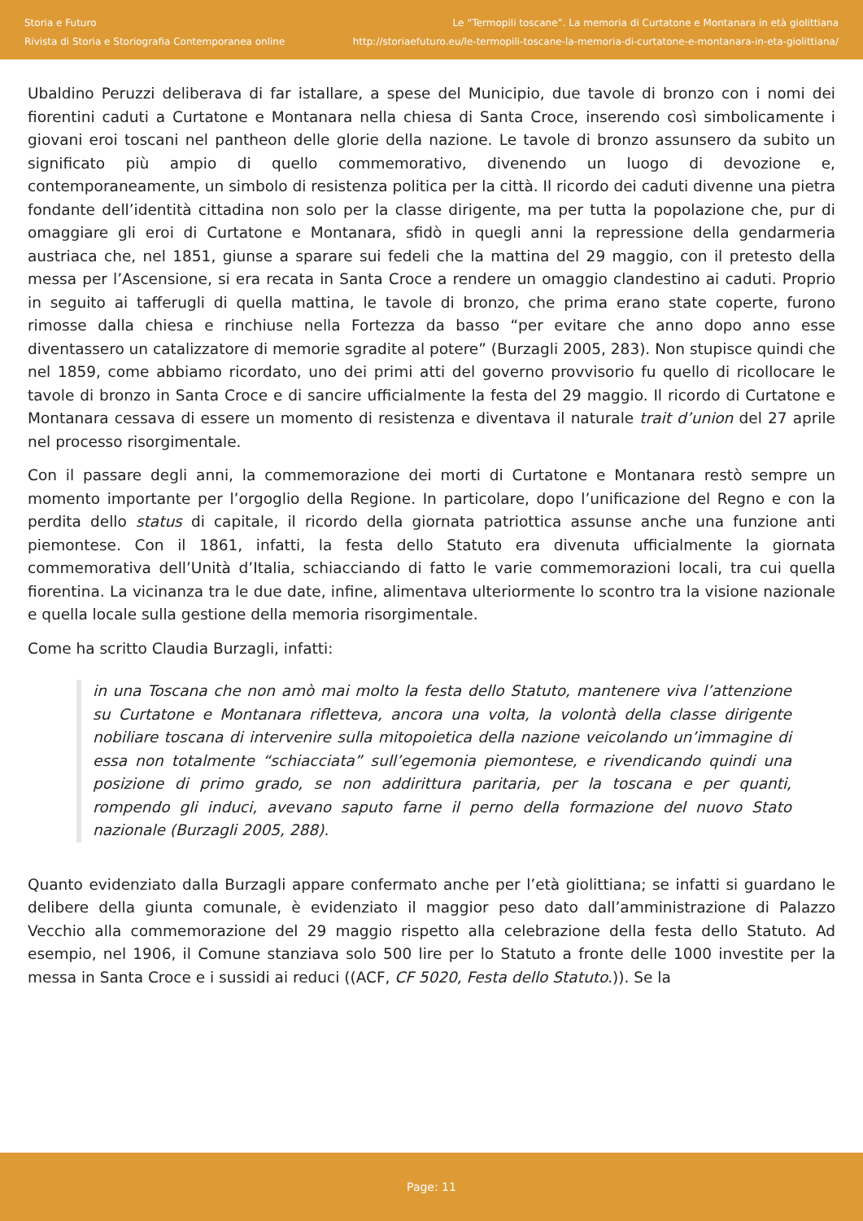Storia e Futuro
Rivista di Storia e Storiografia Contemporanea online
Le “Termopili toscane”. La memoria di Curtatone e Montanara in età giolittiana
http://storiaefuturo.eu/le-termopili-toscane-la-memoria-di-curtatone-e-montanara-in-eta-giolittiana/
Ubaldino Peruzzi deliberava di far istallare, a spese del Municipio, due tavole di bronzo con i nomi dei fiorentini caduti a Curtatone e Montanara nella chiesa di Santa Croce, inserendo così simbolicamente i giovani eroi toscani nel pantheon delle glorie della nazione. Le tavole di bronzo assunsero da subito un significato più ampio di quello commemorativo, divenendo un luogo di devozione e, contemporaneamente, un simbolo di resistenza politica per la città. Il ricordo dei caduti divenne una pietra fondante dell’identità cittadina non solo per la classe dirigente, ma per tutta la popolazione che, pur di omaggiare gli eroi di Curtatone e Montanara, sfidò in quegli anni la repressione della gendarmeria austriaca che, nel 1851, giunse a sparare sui fedeli che la mattina del 29 maggio, con il pretesto della messa per l’Ascensione, si era recata in Santa Croce a rendere un omaggio clandestino ai caduti. Proprio in seguito ai tafferugli di quella mattina, le tavole di bronzo, che prima erano state coperte, furono rimosse dalla chiesa e rinchiuse nella Fortezza da basso “per evitare che anno dopo anno esse diventassero un catalizzatore di memorie sgradite al potere” (Burzagli 2005, 283). Non stupisce quindi che nel 1859, come abbiamo ricordato, uno dei primi atti del governo provvisorio fu quello di ricollocare le tavole di bronzo in Santa Croce e di sancire ufficialmente la festa del 29 maggio. Il ricordo di Curtatone e Montanara cessava di essere un momento di resistenza e diventava il naturale trait d’union del 27 aprile nel processo risorgimentale.
Con il passare degli anni, la commemorazione dei morti di Curtatone e Montanara restò sempre un momento importante per l’orgoglio della Regione. In particolare, dopo l’unificazione del Regno e con la perdita dello status di capitale, il ricordo della giornata patriottica assunse anche una funzione anti piemontese. Con il 1861, infatti, la festa dello Statuto era divenuta ufficialmente la giornata commemorativa dell’Unità d’Italia, schiacciando di fatto le varie commemorazioni locali, tra cui quella fiorentina. La vicinanza tra le due date, infine, alimentava ulteriormente lo scontro tra la visione nazionale e quella locale sulla gestione della memoria risorgimentale.
Come ha scritto Claudia Burzagli, infatti:
in una Toscana che non amò mai molto la festa dello Statuto, mantenere viva l’attenzione su Curtatone e Montanara rifletteva, ancora una volta, la volontà della classe dirigente nobiliare toscana di intervenire sulla mitopoietica della nazione veicolando un’immagine di essa non totalmente “schiacciata” sull’egemonia piemontese, e rivendicando quindi una posizione di primo grado, se non addirittura paritaria, per la toscana e per quanti, rompendo gli induci, avevano saputo farne il perno della formazione del nuovo Stato nazionale (Burzagli 2005, 288).
Quanto evidenziato dalla Burzagli appare confermato anche per l’età giolittiana; se infatti si guardano le delibere della giunta comunale, è evidenziato il maggior peso dato dall’amministrazione di Palazzo Vecchio alla commemorazione del 29 maggio rispetto alla celebrazione della festa dello Statuto. Ad esempio, nel 1906, il Comune stanziava solo 500 lire per lo Statuto a fronte delle 1000 investite per la messa in Santa Croce e i sussidi ai reduci ((ACF, CF 5020, Festa dello Statuto.)). Se la
Page: 11